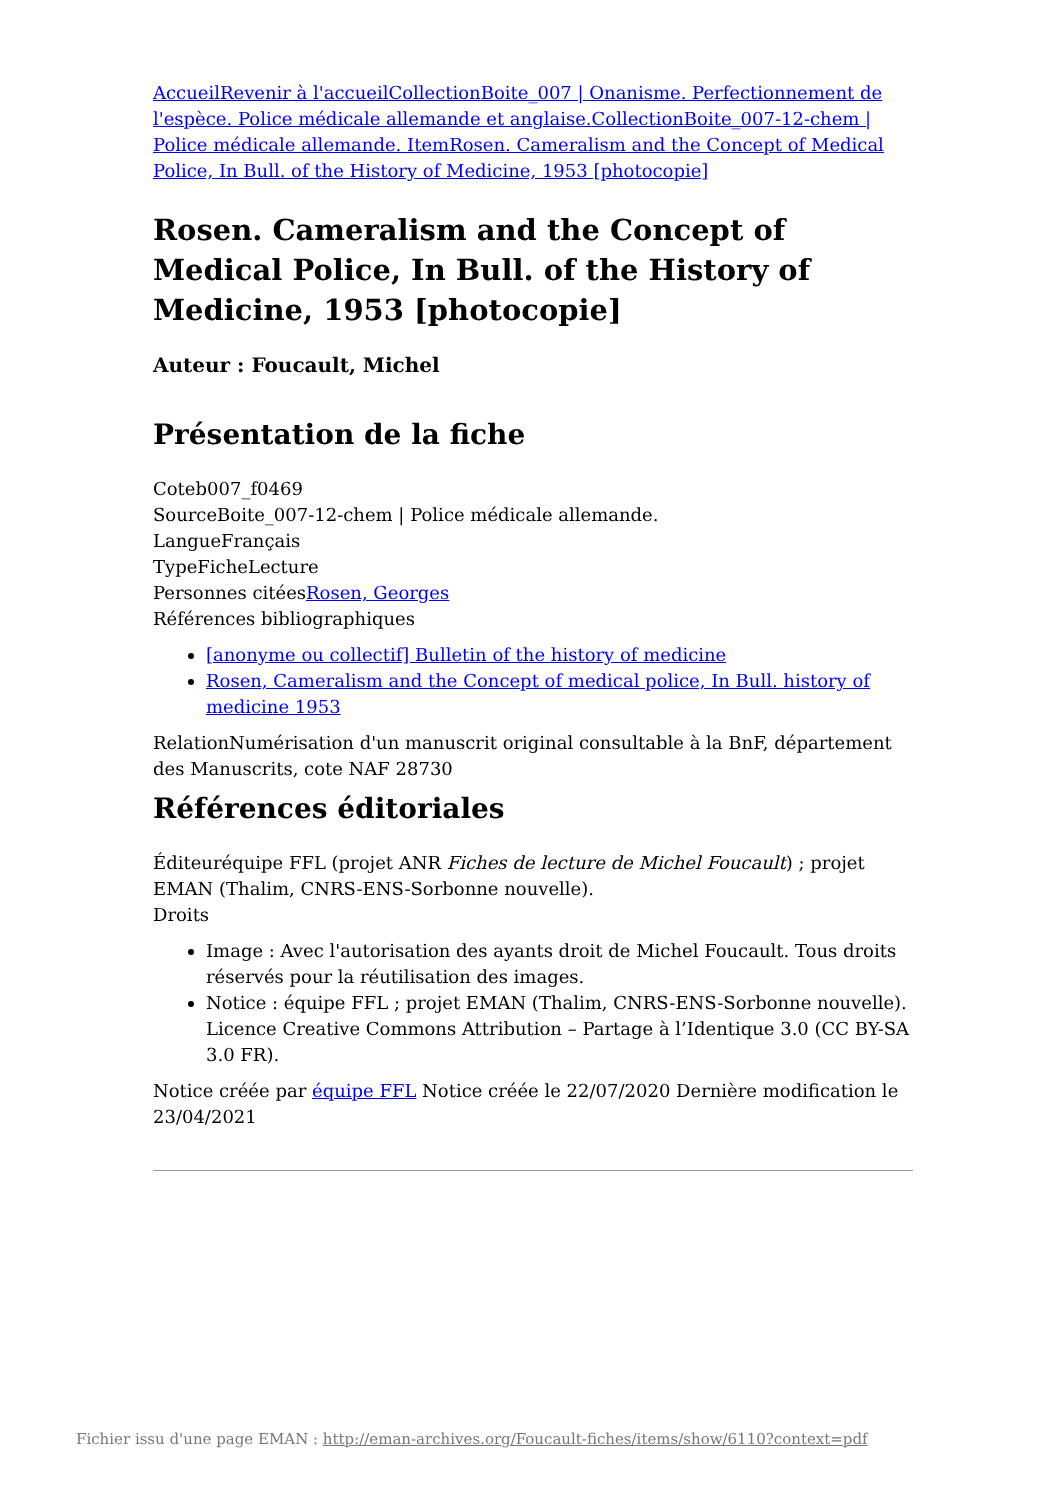Accueil Revenir à l'accueil Collection Boite_007 | Onanisme. Perfectionnement de l'espèce. Police médicale allemande et anglaise. Collection Boite_007-12-chem | Police médicale allemande. Item Rosen. Cameralism and the Concept of Medical Police, In Bull. of the History of Medicine, 1953 [photocopie]
Rosen. Cameralism and the Concept of Medical Police, In Bull. of the History of Medicine, 1953 [photocopie]
Auteur : Foucault, Michel
Présentation de la fiche
Coteb007_f0469
SourceBoite_007-12-chem | Police médicale allemande.
LangueFrançais
TypeFicheLecture
Personnes citéesRosen, Georges
Références bibliographiques
[anonyme ou collectif] Bulletin of the history of medicine
Rosen, Cameralism and the Concept of medical police, In Bull. history of medicine 1953
RelationNumérisation d'un manuscrit original consultable à la BnF, département des Manuscrits, cote NAF 28730
Références éditoriales
Éditeuréquipe FFL (projet ANR Fiches de lecture de Michel Foucault) ; projet EMAN (Thalim, CNRS-ENS-Sorbonne nouvelle).
Droits
Image : Avec l'autorisation des ayants droit de Michel Foucault. Tous droits réservés pour la réutilisation des images.
Notice : équipe FFL ; projet EMAN (Thalim, CNRS-ENS-Sorbonne nouvelle). Licence Creative Commons Attribution – Partage à l’Identique 3.0 (CC BY-SA 3.0 FR).
Notice créée par équipe FFL Notice créée le 22/07/2020 Dernière modification le 23/04/2021
Fichier issu d'une page EMAN : http://eman-archives.org/Foucault-fiches/items/show/6110?context=pdf